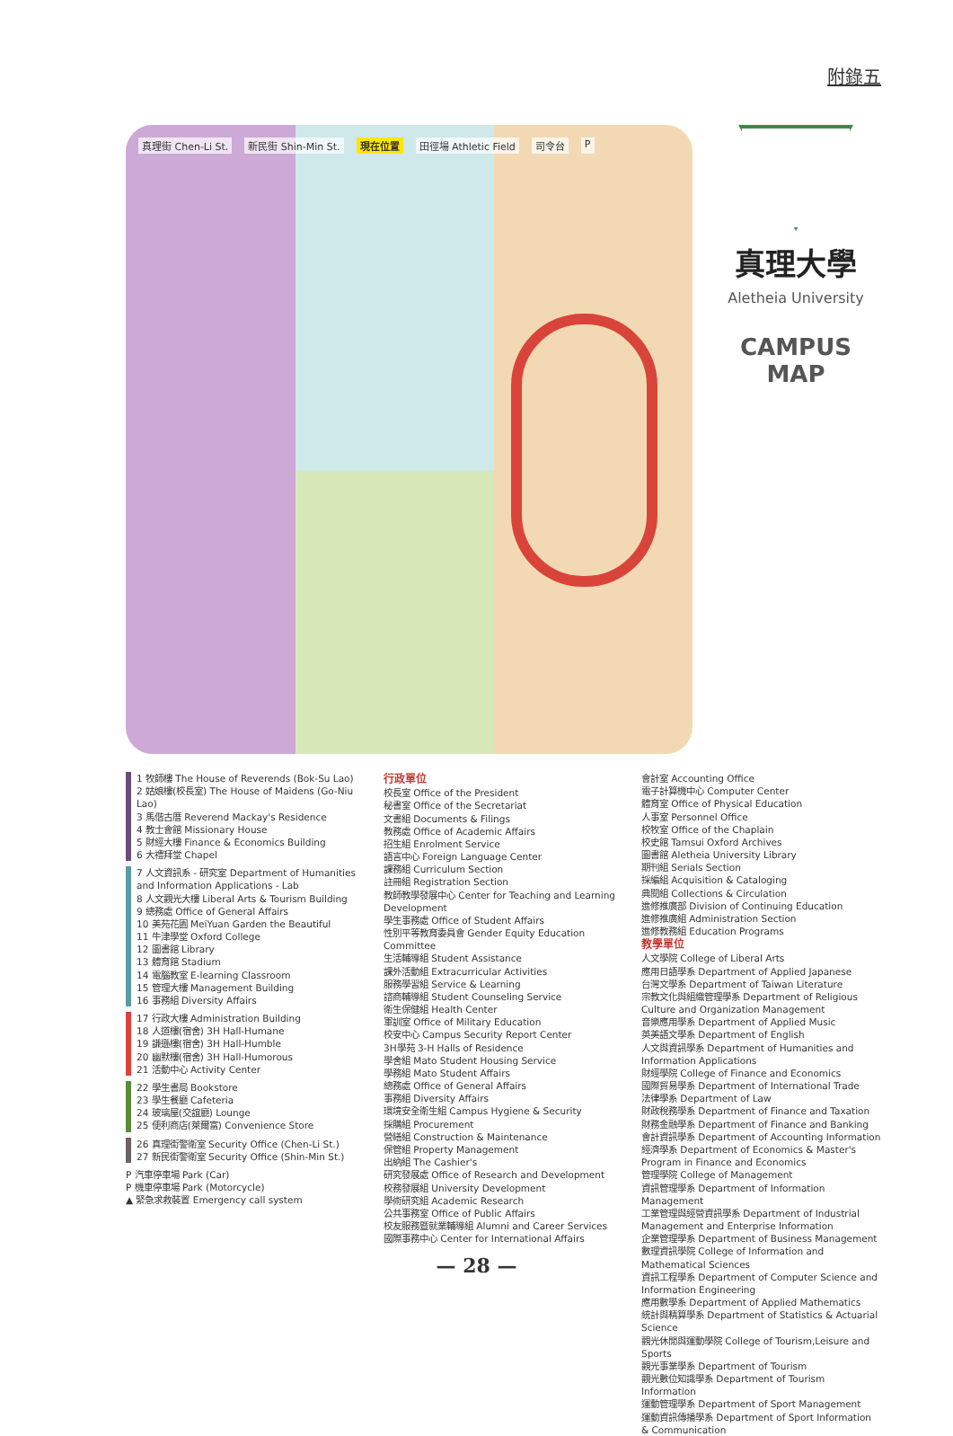附錄五
真理街 Chen-Li St. 新民街 Shin-Min St. 現在位置 田徑場 Athletic Field 司令台 P
真理大學
Aletheia University
CAMPUS MAP
1 牧師樓 The House of Reverends (Bok-Su Lao)
2 姑娘樓(校長室) The House of Maidens (Go-Niu Lao)
3 馬偕古厝 Reverend Mackay's Residence
4 教士會館 Missionary House
5 財經大樓 Finance & Economics Building
6 大禮拜堂 Chapel
7 人文資訊系 - 研究室 Department of Humanities and Information Applications - Lab
8 人文觀光大樓 Liberal Arts & Tourism Building
9 總務處 Office of General Affairs
10 美苑花園 MeiYuan Garden the Beautiful
11 牛津學堂 Oxford College
12 圖書館 Library
13 體育館 Stadium
14 電腦教室 E-learning Classroom
15 管理大樓 Management Building
16 事務組 Diversity Affairs
17 行政大樓 Administration Building
18 人道樓(宿舍) 3H Hall-Humane
19 謙遜樓(宿舍) 3H Hall-Humble
20 幽默樓(宿舍) 3H Hall-Humorous
21 活動中心 Activity Center
22 學生書局 Bookstore
23 學生餐廳 Cafeteria
24 玻璃屋(交誼廳) Lounge
25 便利商店(萊爾富) Convenience Store
26 真理街警衛室 Security Office (Chen-Li St.)
27 新民街警衛室 Security Office (Shin-Min St.)
P 汽車停車場 Park (Car)
P 機車停車場 Park (Motorcycle)
▲ 緊急求救裝置 Emergency call system
行政單位
校長室 Office of the President
秘書室 Office of the Secretariat
文書組 Documents & Filings
教務處 Office of Academic Affairs
招生組 Enrolment Service
語言中心 Foreign Language Center
課務組 Curriculum Section
註冊組 Registration Section
教師教學發展中心 Center for Teaching and Learning Development
學生事務處 Office of Student Affairs
性別平等教育委員會 Gender Equity Education Committee
生活輔導組 Student Assistance
課外活動組 Extracurricular Activities
服務學習組 Service & Learning
諮商輔導組 Student Counseling Service
衛生保健組 Health Center
軍訓室 Office of Military Education
校安中心 Campus Security Report Center
3H學苑 3-H Halls of Residence
學舍組 Mato Student Housing Service
學務組 Mato Student Affairs
總務處 Office of General Affairs
事務組 Diversity Affairs
環境安全衛生組 Campus Hygiene & Security
採購組 Procurement
營繕組 Construction & Maintenance
保管組 Property Management
出納組 The Cashier's
研究發展處 Office of Research and Development
校務發展組 University Development
學術研究組 Academic Research
公共事務室 Office of Public Affairs
校友服務暨就業輔導組 Alumni and Career Services
國際事務中心 Center for International Affairs
會計室 Accounting Office
電子計算機中心 Computer Center
體育室 Office of Physical Education
人事室 Personnel Office
校牧室 Office of the Chaplain
校史館 Tamsui Oxford Archives
圖書館 Aletheia University Library
期刊組 Serials Section
採編組 Acquisition & Cataloging
典閱組 Collections & Circulation
進修推廣部 Division of Continuing Education
進修推廣組 Administration Section
進修教務組 Education Programs
教學單位
人文學院 College of Liberal Arts
應用日語學系 Department of Applied Japanese
台灣文學系 Department of Taiwan Literature
宗教文化與組織管理學系 Department of Religious Culture and Organization Management
音樂應用學系 Department of Applied Music
英美語文學系 Department of English
人文與資訊學系 Department of Humanities and Information Applications
財經學院 College of Finance and Economics
國際貿易學系 Department of International Trade
法律學系 Department of Law
財政稅務學系 Department of Finance and Taxation
財務金融學系 Department of Finance and Banking
會計資訊學系 Department of Accounting Information
經濟學系 Department of Economics & Master's Program in Finance and Economics
管理學院 College of Management
資訊管理學系 Department of Information Management
工業管理與經營資訊學系 Department of Industrial Management and Enterprise Information
企業管理學系 Department of Business Management
數理資訊學院 College of Information and Mathematical Sciences
資訊工程學系 Department of Computer Science and Information Engineering
應用數學系 Department of Applied Mathematics
統計與精算學系 Department of Statistics & Actuarial Science
觀光休閒與運動學院 College of Tourism,Leisure and Sports
觀光事業學系 Department of Tourism
觀光數位知識學系 Department of Tourism Information
運動管理學系 Department of Sport Management
運動資訊傳播學系 Department of Sport Information & Communication
— 28 —